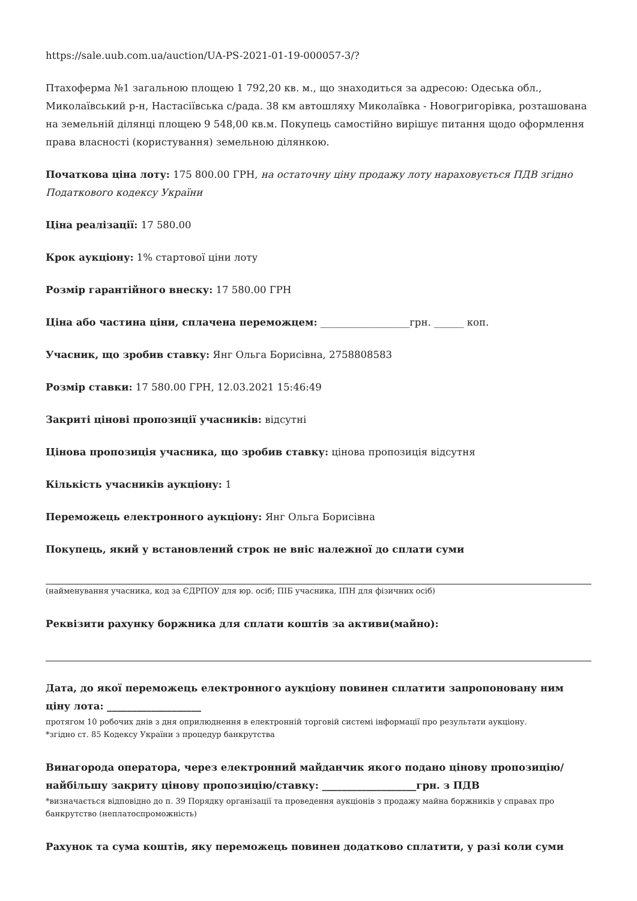https://sale.uub.com.ua/auction/UA-PS-2021-01-19-000057-3/?
Птахоферма №1 загальною площею 1 792,20 кв. м., що знаходиться за адресою: Одеська обл., Миколаївський р-н, Настасіївська с/рада. 38 км автошляху Миколаївка - Новогригорівка, розташована на земельній ділянці площею 9 548,00 кв.м. Покупець самостійно вирішує питання щодо оформлення права власності (користування) земельною ділянкою.
Початкова ціна лоту: 175 800.00 ГРН, на остаточну ціну продажу лоту нараховується ПДВ згідно Податкового кодексу України
Ціна реалізації: 17 580.00
Крок аукціону: 1% стартової ціни лоту
Розмір гарантійного внеску: 17 580.00 ГРН
Ціна або частина ціни, сплачена переможцем: __________________грн. ______ коп.
Учасник, що зробив ставку: Янг Ольга Борисівна, 2758808583
Розмір ставки: 17 580.00 ГРН, 12.03.2021 15:46:49
Закриті цінові пропозиції учасників: відсутні
Цінова пропозиція учасника, що зробив ставку: цінова пропозиція відсутня
Кількість учасників аукціону: 1
Переможець електронного аукціону: Янг Ольга Борисівна
Покупець, який у встановлений строк не вніс належної до сплати суми
(найменування учасника, код за ЄДРПОУ для юр. осіб; ПІБ учасника, ІПН для фізичних осіб)
Реквізити рахунку боржника для сплати коштів за активи(майно):
Дата, до якої переможець електронного аукціону повинен сплатити запропоновану ним ціну лота: ___________________
протягом 10 робочих днів з дня оприлюднення в електронній торговій системі інформації про результати аукціону.
*згідно ст. 85 Кодексу України з процедур банкрутства
Винагорода оператора, через електронний майданчик якого подано цінову пропозицію/найбільшу закриту цінову пропозицію/ставку: ___________________грн. з ПДВ
*визначається відповідно до п. 39 Порядку організації та проведення аукціонів з продажу майна боржників у справах про банкрутство (неплатоспроможність)
Рахунок та сума коштів, яку переможець повинен додатково сплатити, у разі коли суми